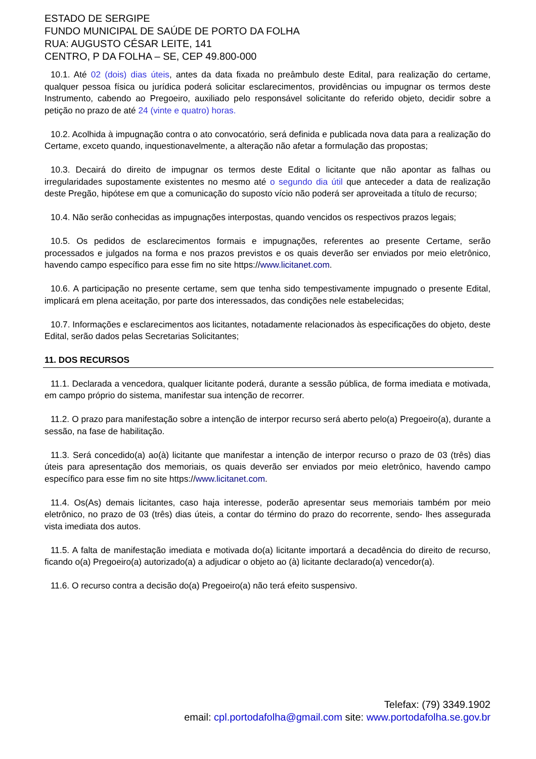ESTADO DE SERGIPE
FUNDO MUNICIPAL DE SAÚDE DE PORTO DA FOLHA
RUA: AUGUSTO CÉSAR LEITE, 141
CENTRO, P DA FOLHA – SE, CEP 49.800-000
10.1. Até 02 (dois) dias úteis, antes da data fixada no preâmbulo deste Edital, para realização do certame, qualquer pessoa física ou jurídica poderá solicitar esclarecimentos, providências ou impugnar os termos deste Instrumento, cabendo ao Pregoeiro, auxiliado pelo responsável solicitante do referido objeto, decidir sobre a petição no prazo de até 24 (vinte e quatro) horas.
10.2. Acolhida à impugnação contra o ato convocatório, será definida e publicada nova data para a realização do Certame, exceto quando, inquestionavelmente, a alteração não afetar a formulação das propostas;
10.3. Decairá do direito de impugnar os termos deste Edital o licitante que não apontar as falhas ou irregularidades supostamente existentes no mesmo até o segundo dia útil que anteceder a data de realização deste Pregão, hipótese em que a comunicação do suposto vício não poderá ser aproveitada a título de recurso;
10.4. Não serão conhecidas as impugnações interpostas, quando vencidos os respectivos prazos legais;
10.5. Os pedidos de esclarecimentos formais e impugnações, referentes ao presente Certame, serão processados e julgados na forma e nos prazos previstos e os quais deverão ser enviados por meio eletrônico, havendo campo específico para esse fim no site https://www.licitanet.com.
10.6. A participação no presente certame, sem que tenha sido tempestivamente impugnado o presente Edital, implicará em plena aceitação, por parte dos interessados, das condições nele estabelecidas;
10.7. Informações e esclarecimentos aos licitantes, notadamente relacionados às especificações do objeto, deste Edital, serão dados pelas Secretarias Solicitantes;
11. DOS RECURSOS
11.1. Declarada a vencedora, qualquer licitante poderá, durante a sessão pública, de forma imediata e motivada, em campo próprio do sistema, manifestar sua intenção de recorrer.
11.2. O prazo para manifestação sobre a intenção de interpor recurso será aberto pelo(a) Pregoeiro(a), durante a sessão, na fase de habilitação.
11.3. Será concedido(a) ao(à) licitante que manifestar a intenção de interpor recurso o prazo de 03 (três) dias úteis para apresentação dos memoriais, os quais deverão ser enviados por meio eletrônico, havendo campo específico para esse fim no site https://www.licitanet.com.
11.4. Os(As) demais licitantes, caso haja interesse, poderão apresentar seus memoriais também por meio eletrônico, no prazo de 03 (três) dias úteis, a contar do término do prazo do recorrente, sendo- lhes assegurada vista imediata dos autos.
11.5. A falta de manifestação imediata e motivada do(a) licitante importará a decadência do direito de recurso, ficando o(a) Pregoeiro(a) autorizado(a) a adjudicar o objeto ao (à) licitante declarado(a) vencedor(a).
11.6. O recurso contra a decisão do(a) Pregoeiro(a) não terá efeito suspensivo.
Telefax: (79) 3349.1902
email: cpl.portodafolha@gmail.com site: www.portodafolha.se.gov.br